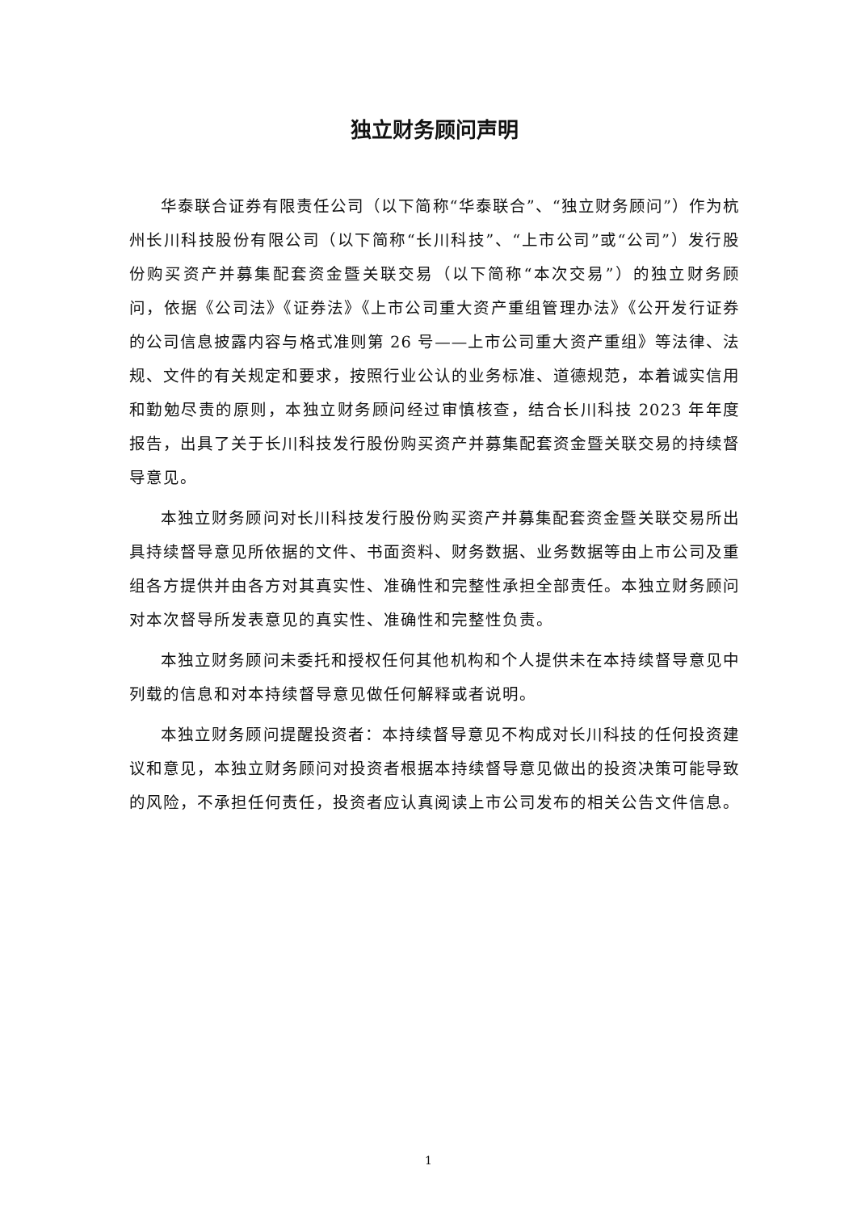独立财务顾问声明
华泰联合证券有限责任公司（以下简称“华泰联合”、“独立财务顾问”）作为杭州长川科技股份有限公司（以下简称“长川科技”、“上市公司”或“公司”）发行股份购买资产并募集配套资金暨关联交易（以下简称“本次交易”）的独立财务顾问，依据《公司法》《证券法》《上市公司重大资产重组管理办法》《公开发行证券的公司信息披露内容与格式准则第 26 号——上市公司重大资产重组》等法律、法规、文件的有关规定和要求，按照行业公认的业务标准、道德规范，本着诚实信用和勤勉尽责的原则，本独立财务顾问经过审慎核查，结合长川科技 2023 年年度报告，出具了关于长川科技发行股份购买资产并募集配套资金暨关联交易的持续督导意见。
本独立财务顾问对长川科技发行股份购买资产并募集配套资金暨关联交易所出具持续督导意见所依据的文件、书面资料、财务数据、业务数据等由上市公司及重组各方提供并由各方对其真实性、准确性和完整性承担全部责任。本独立财务顾问对本次督导所发表意见的真实性、准确性和完整性负责。
本独立财务顾问未委托和授权任何其他机构和个人提供未在本持续督导意见中列载的信息和对本持续督导意见做任何解释或者说明。
本独立财务顾问提醒投资者：本持续督导意见不构成对长川科技的任何投资建议和意见，本独立财务顾问对投资者根据本持续督导意见做出的投资决策可能导致的风险，不承担任何责任，投资者应认真阅读上市公司发布的相关公告文件信息。
1